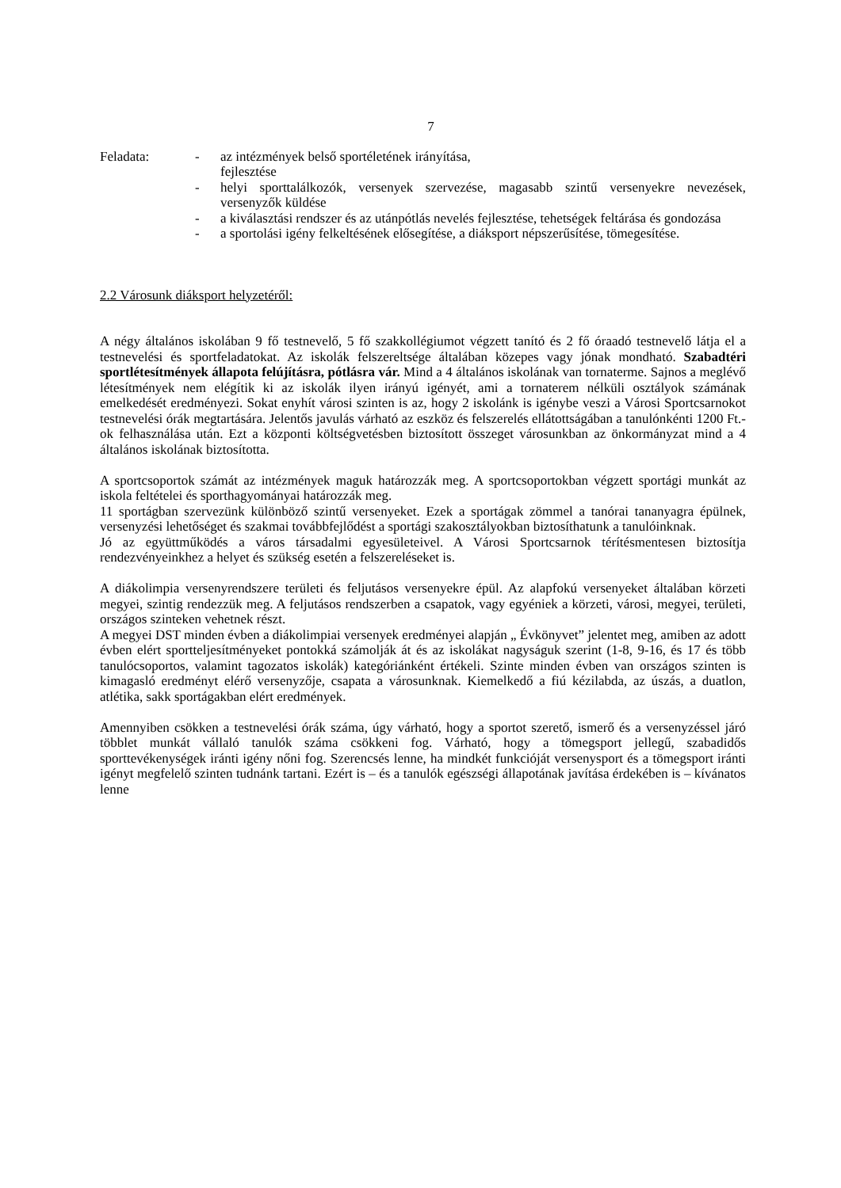7
Feladata: - az intézmények belső sportéletének irányítása,
fejlesztése
- helyi sporttalálkozók, versenyek szervezése, magasabb szintű versenyekre nevezések, versenyzők küldése
- a kiválasztási rendszer és az utánpótlás nevelés fejlesztése, tehetségek feltárása és gondozása
- a sportolási igény felkeltésének elősegítése, a diáksport népszerűsítése, tömegesítése.
2.2 Városunk diáksport helyzetéről:
A négy általános iskolában 9 fő testnevelő, 5 fő szakkollégiumot végzett tanító és 2 fő óraadó testnevelő látja el a testnevelési és sportfeladatokat. Az iskolák felszereltsége általában közepes vagy jónak mondható. Szabadtéri sportlétesítmények állapota felújításra, pótlásra vár. Mind a 4 általános iskolának van tornaterme. Sajnos a meglévő létesítmények nem elégítik ki az iskolák ilyen irányú igényét, ami a tornaterem nélküli osztályok számának emelkedését eredményezi. Sokat enyhít városi szinten is az, hogy 2 iskolánk is igénybe veszi a Városi Sportcsarnokot testnevelési órák megtartására. Jelentős javulás várható az eszköz és felszerelés ellátottságában a tanulónkénti 1200 Ft.-ok felhasználása után. Ezt a központi költségvetésben biztosított összeget városunkban az önkormányzat mind a 4 általános iskolának biztosította.
A sportcsoportok számát az intézmények maguk határozzák meg. A sportcsoportokban végzett sportági munkát az iskola feltételei és sporthagyományai határozzák meg.
11 sportágban szervezünk különböző szintű versenyeket. Ezek a sportágak zömmel a tanórai tananyagra épülnek, versenyzési lehetőséget és szakmai továbbfejlődést a sportági szakosztályokban biztosíthatunk a tanulóinknak.
Jó az együttműködés a város társadalmi egyesületeivel. A Városi Sportcsarnok térítésmentesen biztosítja rendezvényeinkhez a helyet és szükség esetén a felszereléseket is.
A diákolimpia versenyrendszere területi és feljutásos versenyekre épül. Az alapfokú versenyeket általában körzeti megyei, szintig rendezzük meg. A feljutásos rendszerben a csapatok, vagy egyéniek a körzeti, városi, megyei, területi, országos szinteken vehetnek részt.
A megyei DST minden évben a diákolimpiai versenyek eredményei alapján „ Évkönyvet” jelentet meg, amiben az adott évben elért sportteljesítményeket pontokká számolják át és az iskolákat nagyságuk szerint (1-8, 9-16, és 17 és több tanulócsoportos, valamint tagozatos iskolák) kategóriánként értékeli. Szinte minden évben van országos szinten is kimagasló eredményt elérő versenyzője, csapata a városunknak. Kiemelkedő a fiú kézilabda, az úszás, a duatlon, atlétika, sakk sportágakban elért eredmények.
Amennyiben csökken a testnevelési órák száma, úgy várható, hogy a sportot szerető, ismerő és a versenyzéssel járó többlet munkát vállaló tanulók száma csökkeni fog. Várható, hogy a tömegsport jellegű, szabadidős sporttevékenységek iránti igény nőni fog. Szerencsés lenne, ha mindkét funkcióját versenysport és a tömegsport iránti igényt megfelelő szinten tudnánk tartani. Ezért is – és a tanulók egészségi állapotának javítása érdekében is – kívánatos lenne